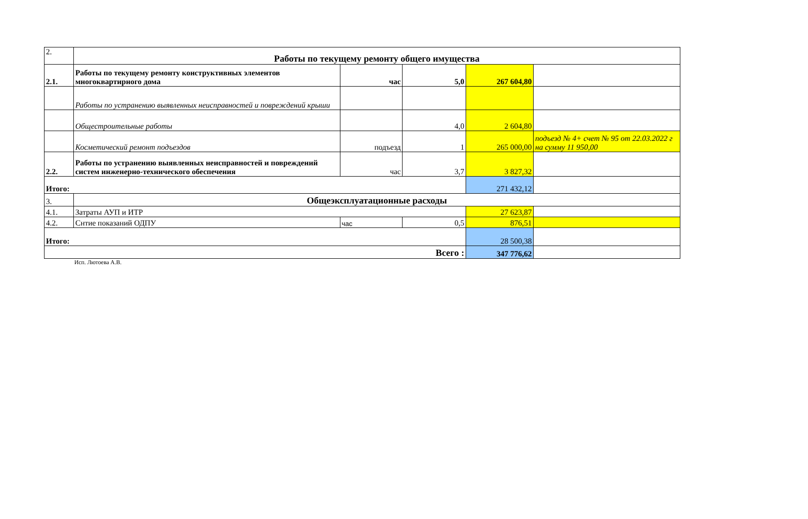| 2. | Работы по текущему ремонту общего имущества | | | | |
| 2.1. | Работы по текущему ремонту конструктивных элементов многоквартирного дома | час | 5,0 | 267 604,80 | |
| | Работы по устранению выявленных неисправностей и повреждений крыши | | | | |
| | Общестроительные работы | | 4,0 | 2 604,80 | |
| | Косметический ремонт подъездов | подъезд | 1 | 265 000,00 | подъезд № 4+ счет № 95 от 22.03.2022 г на сумму 11 950,00 |
| 2.2. | Работы по устранению выявленных неисправностей и повреждений систем инженерно-технического обеспечения | час | 3,7 | 3 827,32 | |
| Итого: | | | | 271 432,12 | |
| 3. | Общеэксплуатационные расходы | | | | |
| 4.1. | Затраты АУП и ИТР | | | 27 623,87 | |
| 4.2. | Снтие показаний ОДПУ | час | 0,5 | 876,51 | |
| Итого: | | | | 28 500,38 | |
| Всего : | | | | 347 776,62 | |
Исп. Лютоева А.В.